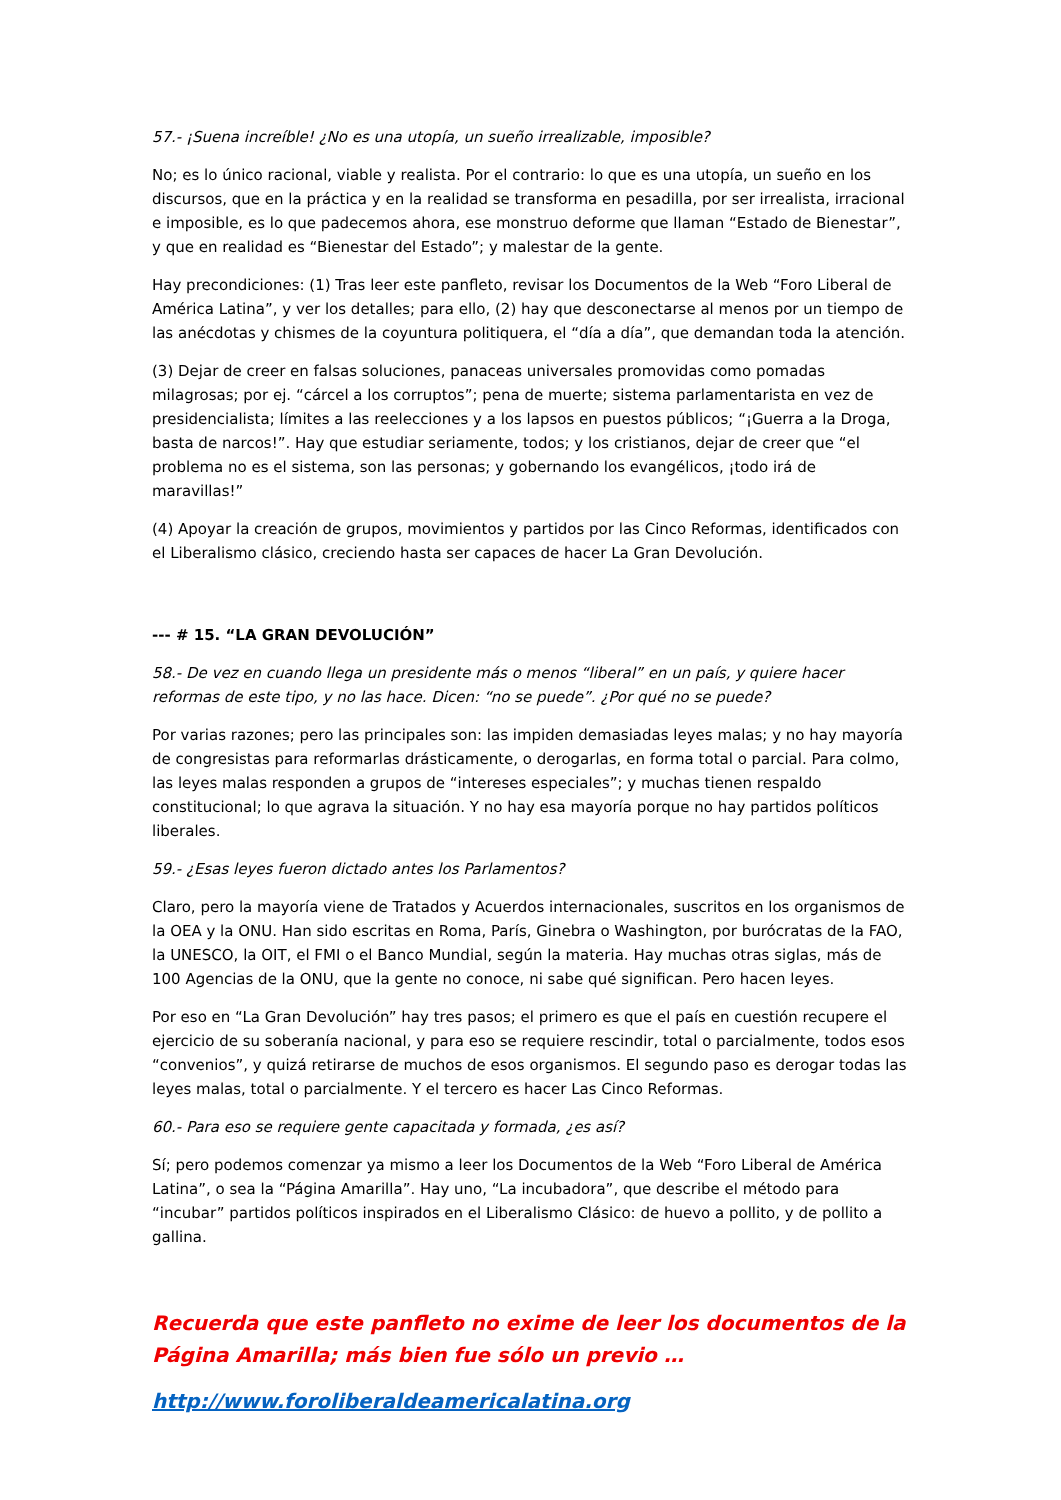57.- ¡Suena increíble! ¿No es una utopía, un sueño irrealizable, imposible?
No; es lo único racional, viable y realista. Por el contrario: lo que es una utopía, un sueño en los discursos, que en la práctica y en la realidad se transforma en pesadilla, por ser irrealista, irracional e imposible, es lo que padecemos ahora, ese monstruo deforme que llaman “Estado de Bienestar”, y que en realidad es “Bienestar del Estado”; y malestar de la gente.
Hay precondiciones: (1) Tras leer este panfleto, revisar los Documentos de la Web “Foro Liberal de América Latina”, y ver los detalles; para ello, (2) hay que desconectarse al menos por un tiempo de las anécdotas y chismes de la coyuntura politiquera, el “día a día”, que demandan toda la atención.
(3) Dejar de creer en falsas soluciones, panaceas universales promovidas como pomadas milagrosas; por ej. “cárcel a los corruptos”; pena de muerte; sistema parlamentarista en vez de presidencialista; límites a las reelecciones y a los lapsos en puestos públicos; “¡Guerra a la Droga, basta de narcos!”. Hay que estudiar seriamente, todos; y los cristianos, dejar de creer que “el problema no es el sistema, son las personas; y gobernando los evangélicos, ¡todo irá de maravillas!”
(4) Apoyar la creación de grupos, movimientos y partidos por las Cinco Reformas, identificados con el Liberalismo clásico, creciendo hasta ser capaces de hacer La Gran Devolución.
--- # 15. “LA GRAN DEVOLUCIÓN”
58.- De vez en cuando llega un presidente más o menos “liberal” en un país, y quiere hacer reformas de este tipo, y no las hace. Dicen: “no se puede”. ¿Por qué no se puede?
Por varias razones; pero las principales son: las impiden demasiadas leyes malas; y no hay mayoría de congresistas para reformarlas drásticamente, o derogarlas, en forma total o parcial. Para colmo, las leyes malas responden a grupos de “intereses especiales”; y muchas tienen respaldo constitucional; lo que agrava la situación. Y no hay esa mayoría porque no hay partidos políticos liberales.
59.- ¿Esas leyes fueron dictado antes los Parlamentos?
Claro, pero la mayoría viene de Tratados y Acuerdos internacionales, suscritos en los organismos de la OEA y la ONU. Han sido escritas en Roma, París, Ginebra o Washington, por burócratas de la FAO, la UNESCO, la OIT, el FMI o el Banco Mundial, según la materia. Hay muchas otras siglas, más de 100 Agencias de la ONU, que la gente no conoce, ni sabe qué significan. Pero hacen leyes.
Por eso en “La Gran Devolución” hay tres pasos; el primero es que el país en cuestión recupere el ejercicio de su soberanía nacional, y para eso se requiere rescindir, total o parcialmente, todos esos “convenios”, y quizá retirarse de muchos de esos organismos. El segundo paso es derogar todas las leyes malas, total o parcialmente. Y el tercero es hacer Las Cinco Reformas.
60.- Para eso se requiere gente capacitada y formada, ¿es así?
Sí; pero podemos comenzar ya mismo a leer los Documentos de la Web “Foro Liberal de América Latina”, o sea la “Página Amarilla”. Hay uno, “La incubadora”, que describe el método para “incubar” partidos políticos inspirados en el Liberalismo Clásico: de huevo a pollito, y de pollito a gallina.
Recuerda que este panfleto no exime de leer los documentos de la Página Amarilla; más bien fue sólo un previo …
http://www.foroliberaldeamericalatina.org